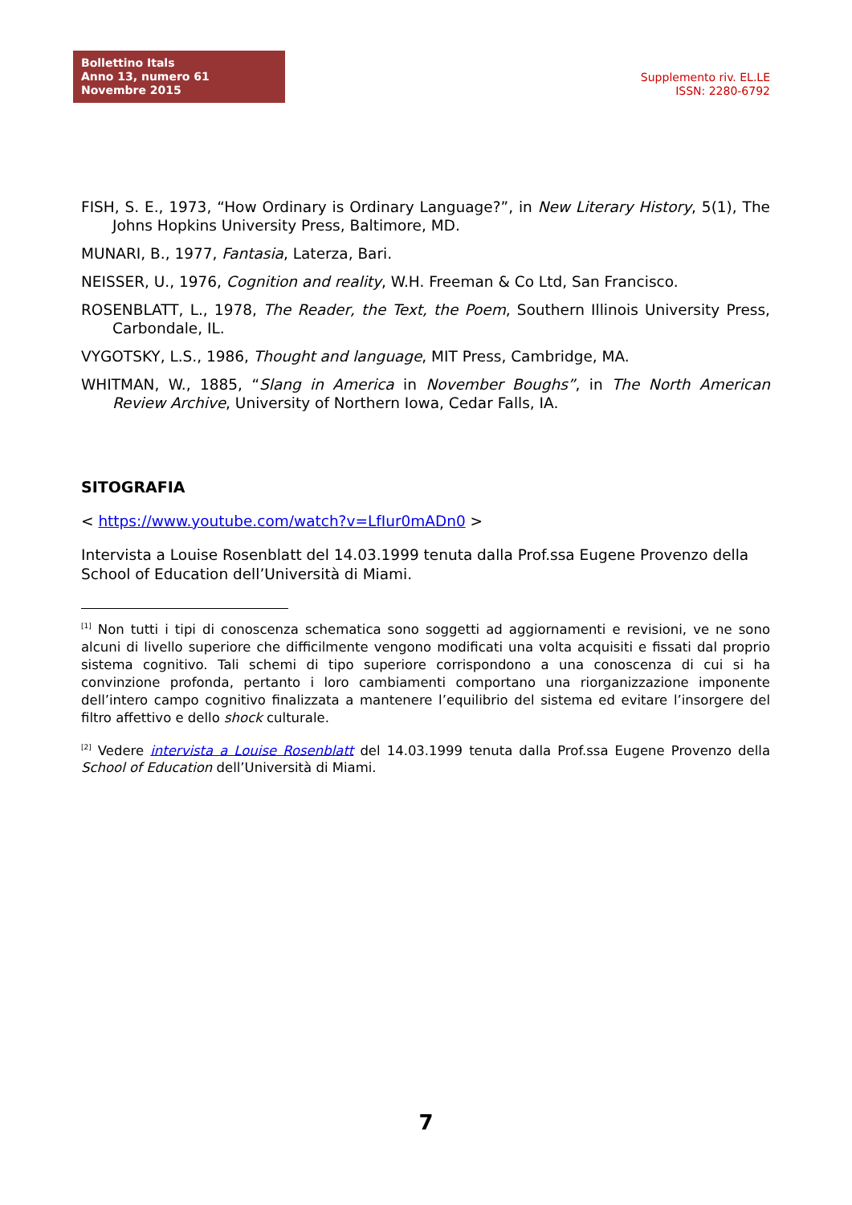Bollettino Itals
Anno 13, numero 61
Novembre 2015
Supplemento riv. EL.LE
ISSN: 2280-6792
FISH, S. E., 1973, “How Ordinary is Ordinary Language?”, in New Literary History, 5(1), The Johns Hopkins University Press, Baltimore, MD.
MUNARI, B., 1977, Fantasia, Laterza, Bari.
NEISSER, U., 1976, Cognition and reality, W.H. Freeman & Co Ltd, San Francisco.
ROSENBLATT, L., 1978, The Reader, the Text, the Poem, Southern Illinois University Press, Carbondale, IL.
VYGOTSKY, L.S., 1986, Thought and language, MIT Press, Cambridge, MA.
WHITMAN, W., 1885, “Slang in America in November Boughs”, in The North American Review Archive, University of Northern Iowa, Cedar Falls, IA.
SITOGRAFIA
< https://www.youtube.com/watch?v=LfIur0mADn0 >
Intervista a Louise Rosenblatt del 14.03.1999 tenuta dalla Prof.ssa Eugene Provenzo della School of Education dell’Università di Miami.
<sup>[1]</sup> Non tutti i tipi di conoscenza schematica sono soggetti ad aggiornamenti e revisioni, ve ne sono alcuni di livello superiore che difficilmente vengono modificati una volta acquisiti e fissati dal proprio sistema cognitivo. Tali schemi di tipo superiore corrispondono a una conoscenza di cui si ha convinzione profonda, pertanto i loro cambiamenti comportano una riorganizzazione imponente dell’intero campo cognitivo finalizzata a mantenere l’equilibrio del sistema ed evitare l’insorgere del filtro affettivo e dello shock culturale.
<sup>[2]</sup> Vedere intervista a Louise Rosenblatt del 14.03.1999 tenuta dalla Prof.ssa Eugene Provenzo della School of Education dell’Università di Miami.
7